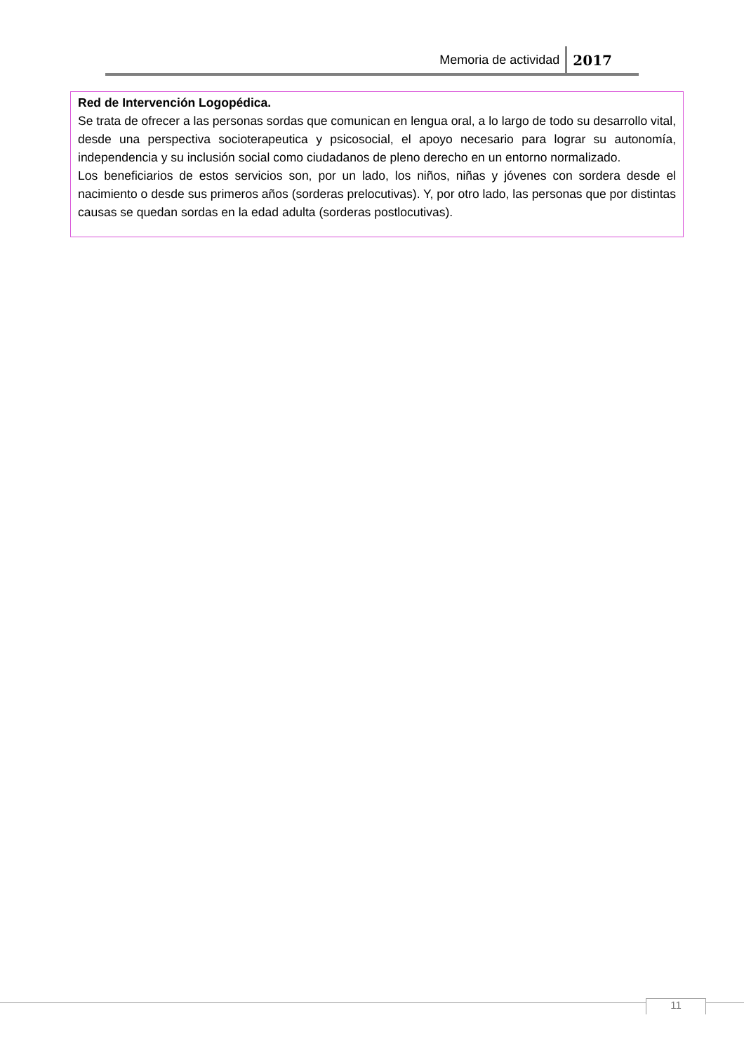Memoria de actividad 2017
Red de Intervención Logopédica.
Se trata de ofrecer a las personas sordas que comunican en lengua oral, a lo largo de todo su desarrollo vital, desde una perspectiva socioterapeutica y psicosocial, el apoyo necesario para lograr su autonomía, independencia y su inclusión social como ciudadanos de pleno derecho en un entorno normalizado.
Los beneficiarios de estos servicios son, por un lado, los niños, niñas y jóvenes con sordera desde el nacimiento o desde sus primeros años (sorderas prelocutivas). Y, por otro lado, las personas que por distintas causas se quedan sordas en la edad adulta (sorderas postlocutivas).
11